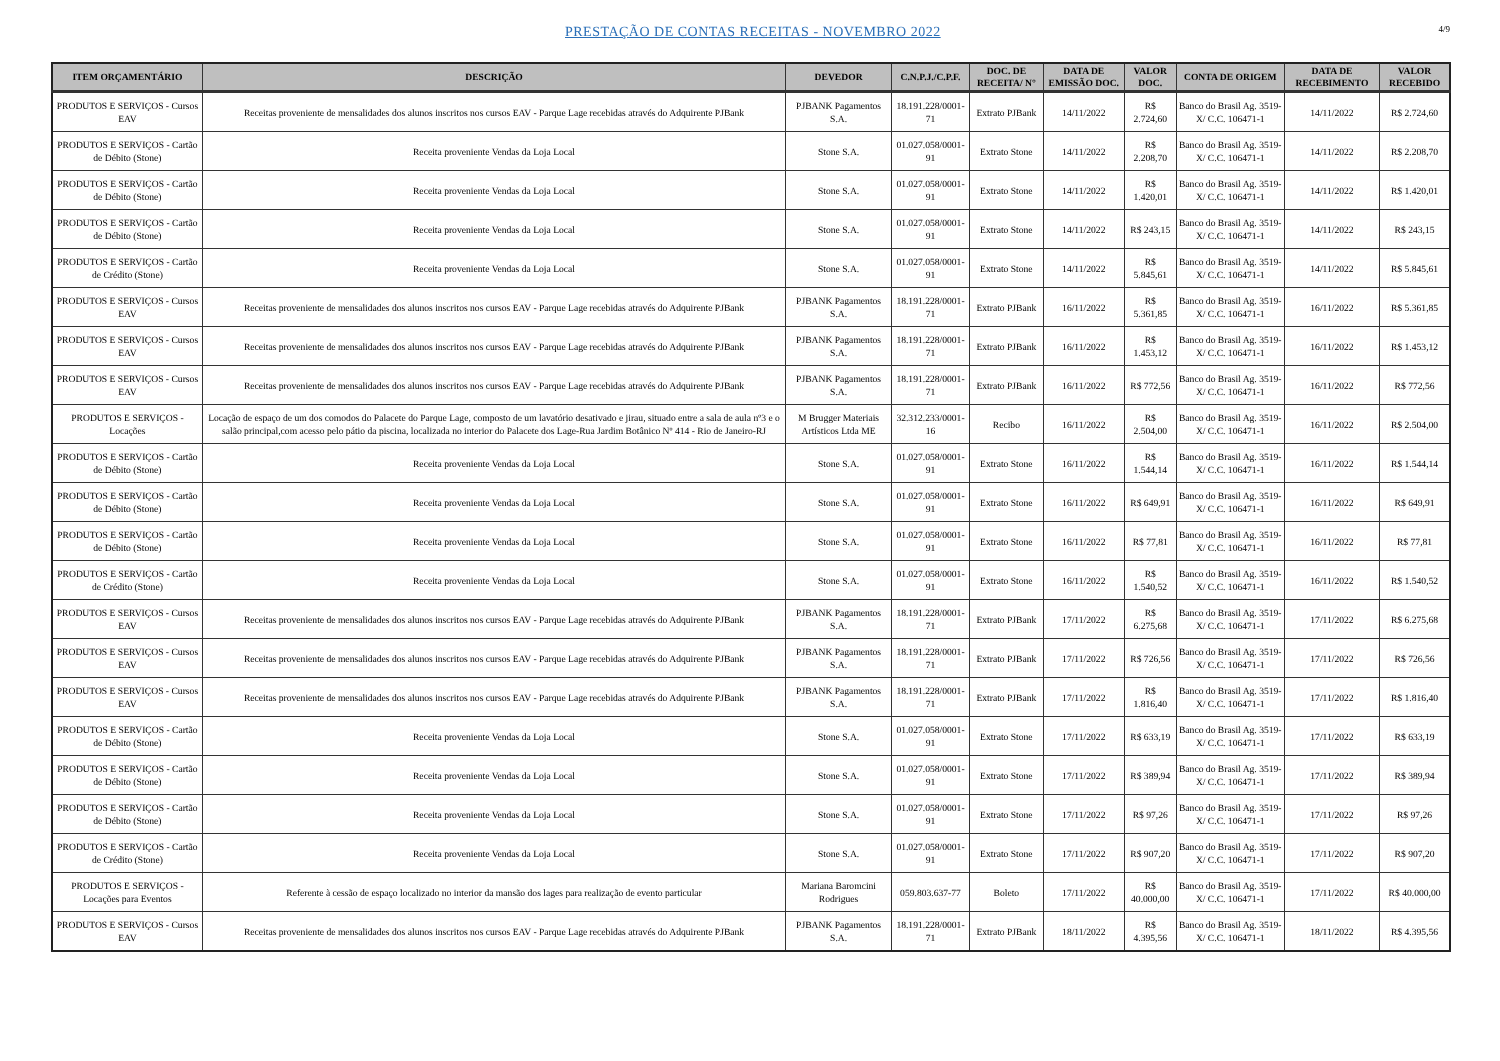PRESTAÇÃO DE CONTAS RECEITAS - NOVEMBRO 2022 4/9
| ITEM ORÇAMENTÁRIO | DESCRIÇÃO | DEVEDOR | C.N.P.J./C.P.F. | DOC. DE RECEITA/ N° | DATA DE EMISSÃO DOC. | VALOR DOC. | CONTA DE ORIGEM | DATA DE RECEBIMENTO | VALOR RECEBIDO |
| --- | --- | --- | --- | --- | --- | --- | --- | --- | --- |
| PRODUTOS E SERVIÇOS - Cursos EAV | Receitas proveniente de mensalidades dos alunos inscritos nos cursos EAV - Parque Lage recebidas através do Adquirente PJBank | PJBANK Pagamentos S.A. | 18.191.228/0001-71 | Extrato PJBank | 14/11/2022 | R$ 2.724,60 | Banco do Brasil Ag. 3519-X/ C.C. 106471-1 | 14/11/2022 | R$ 2.724,60 |
| PRODUTOS E SERVIÇOS - Cartão de Débito (Stone) | Receita proveniente Vendas da Loja Local | Stone S.A. | 01.027.058/0001-91 | Extrato Stone | 14/11/2022 | R$ 2.208,70 | Banco do Brasil Ag. 3519-X/ C.C. 106471-1 | 14/11/2022 | R$ 2.208,70 |
| PRODUTOS E SERVIÇOS - Cartão de Débito (Stone) | Receita proveniente Vendas da Loja Local | Stone S.A. | 01.027.058/0001-91 | Extrato Stone | 14/11/2022 | R$ 1.420,01 | Banco do Brasil Ag. 3519-X/ C.C. 106471-1 | 14/11/2022 | R$ 1.420,01 |
| PRODUTOS E SERVIÇOS - Cartão de Débito (Stone) | Receita proveniente Vendas da Loja Local | Stone S.A. | 01.027.058/0001-91 | Extrato Stone | 14/11/2022 | R$ 243,15 | Banco do Brasil Ag. 3519-X/ C.C. 106471-1 | 14/11/2022 | R$ 243,15 |
| PRODUTOS E SERVIÇOS - Cartão de Crédito (Stone) | Receita proveniente Vendas da Loja Local | Stone S.A. | 01.027.058/0001-91 | Extrato Stone | 14/11/2022 | R$ 5.845,61 | Banco do Brasil Ag. 3519-X/ C.C. 106471-1 | 14/11/2022 | R$ 5.845,61 |
| PRODUTOS E SERVIÇOS - Cursos EAV | Receitas proveniente de mensalidades dos alunos inscritos nos cursos EAV - Parque Lage recebidas através do Adquirente PJBank | PJBANK Pagamentos S.A. | 18.191.228/0001-71 | Extrato PJBank | 16/11/2022 | R$ 5.361,85 | Banco do Brasil Ag. 3519-X/ C.C. 106471-1 | 16/11/2022 | R$ 5.361,85 |
| PRODUTOS E SERVIÇOS - Cursos EAV | Receitas proveniente de mensalidades dos alunos inscritos nos cursos EAV - Parque Lage recebidas através do Adquirente PJBank | PJBANK Pagamentos S.A. | 18.191.228/0001-71 | Extrato PJBank | 16/11/2022 | R$ 1.453,12 | Banco do Brasil Ag. 3519-X/ C.C. 106471-1 | 16/11/2022 | R$ 1.453,12 |
| PRODUTOS E SERVIÇOS - Cursos EAV | Receitas proveniente de mensalidades dos alunos inscritos nos cursos EAV - Parque Lage recebidas através do Adquirente PJBank | PJBANK Pagamentos S.A. | 18.191.228/0001-71 | Extrato PJBank | 16/11/2022 | R$ 772,56 | Banco do Brasil Ag. 3519-X/ C.C. 106471-1 | 16/11/2022 | R$ 772,56 |
| PRODUTOS E SERVIÇOS - Locações | Locação de espaço de um dos comodos do Palacete do Parque Lage, composto de um lavatório desativado e jirau, situado entre a sala de aula nº3 e o salão principal,com acesso pelo pátio da piscina, localizada no interior do Palacete dos Lage-Rua Jardim Botânico Nº 414 - Rio de Janeiro-RJ | M Brugger Materiais Artísticos Ltda ME | 32.312.233/0001-16 | Recibo | 16/11/2022 | R$ 2.504,00 | Banco do Brasil Ag. 3519-X/ C.C. 106471-1 | 16/11/2022 | R$ 2.504,00 |
| PRODUTOS E SERVIÇOS - Cartão de Débito (Stone) | Receita proveniente Vendas da Loja Local | Stone S.A. | 01.027.058/0001-91 | Extrato Stone | 16/11/2022 | R$ 1.544,14 | Banco do Brasil Ag. 3519-X/ C.C. 106471-1 | 16/11/2022 | R$ 1.544,14 |
| PRODUTOS E SERVIÇOS - Cartão de Débito (Stone) | Receita proveniente Vendas da Loja Local | Stone S.A. | 01.027.058/0001-91 | Extrato Stone | 16/11/2022 | R$ 649,91 | Banco do Brasil Ag. 3519-X/ C.C. 106471-1 | 16/11/2022 | R$ 649,91 |
| PRODUTOS E SERVIÇOS - Cartão de Débito (Stone) | Receita proveniente Vendas da Loja Local | Stone S.A. | 01.027.058/0001-91 | Extrato Stone | 16/11/2022 | R$ 77,81 | Banco do Brasil Ag. 3519-X/ C.C. 106471-1 | 16/11/2022 | R$ 77,81 |
| PRODUTOS E SERVIÇOS - Cartão de Crédito (Stone) | Receita proveniente Vendas da Loja Local | Stone S.A. | 01.027.058/0001-91 | Extrato Stone | 16/11/2022 | R$ 1.540,52 | Banco do Brasil Ag. 3519-X/ C.C. 106471-1 | 16/11/2022 | R$ 1.540,52 |
| PRODUTOS E SERVIÇOS - Cursos EAV | Receitas proveniente de mensalidades dos alunos inscritos nos cursos EAV - Parque Lage recebidas através do Adquirente PJBank | PJBANK Pagamentos S.A. | 18.191.228/0001-71 | Extrato PJBank | 17/11/2022 | R$ 6.275,68 | Banco do Brasil Ag. 3519-X/ C.C. 106471-1 | 17/11/2022 | R$ 6.275,68 |
| PRODUTOS E SERVIÇOS - Cursos EAV | Receitas proveniente de mensalidades dos alunos inscritos nos cursos EAV - Parque Lage recebidas através do Adquirente PJBank | PJBANK Pagamentos S.A. | 18.191.228/0001-71 | Extrato PJBank | 17/11/2022 | R$ 726,56 | Banco do Brasil Ag. 3519-X/ C.C. 106471-1 | 17/11/2022 | R$ 726,56 |
| PRODUTOS E SERVIÇOS - Cursos EAV | Receitas proveniente de mensalidades dos alunos inscritos nos cursos EAV - Parque Lage recebidas através do Adquirente PJBank | PJBANK Pagamentos S.A. | 18.191.228/0001-71 | Extrato PJBank | 17/11/2022 | R$ 1.816,40 | Banco do Brasil Ag. 3519-X/ C.C. 106471-1 | 17/11/2022 | R$ 1.816,40 |
| PRODUTOS E SERVIÇOS - Cartão de Débito (Stone) | Receita proveniente Vendas da Loja Local | Stone S.A. | 01.027.058/0001-91 | Extrato Stone | 17/11/2022 | R$ 633,19 | Banco do Brasil Ag. 3519-X/ C.C. 106471-1 | 17/11/2022 | R$ 633,19 |
| PRODUTOS E SERVIÇOS - Cartão de Débito (Stone) | Receita proveniente Vendas da Loja Local | Stone S.A. | 01.027.058/0001-91 | Extrato Stone | 17/11/2022 | R$ 389,94 | Banco do Brasil Ag. 3519-X/ C.C. 106471-1 | 17/11/2022 | R$ 389,94 |
| PRODUTOS E SERVIÇOS - Cartão de Débito (Stone) | Receita proveniente Vendas da Loja Local | Stone S.A. | 01.027.058/0001-91 | Extrato Stone | 17/11/2022 | R$ 97,26 | Banco do Brasil Ag. 3519-X/ C.C. 106471-1 | 17/11/2022 | R$ 97,26 |
| PRODUTOS E SERVIÇOS - Cartão de Crédito (Stone) | Receita proveniente Vendas da Loja Local | Stone S.A. | 01.027.058/0001-91 | Extrato Stone | 17/11/2022 | R$ 907,20 | Banco do Brasil Ag. 3519-X/ C.C. 106471-1 | 17/11/2022 | R$ 907,20 |
| PRODUTOS E SERVIÇOS - Locações para Eventos | Referente à cessão de espaço localizado no interior da mansão dos lages para realização de evento particular | Mariana Baromcini Rodrigues | 059.803.637-77 | Boleto | 17/11/2022 | R$ 40.000,00 | Banco do Brasil Ag. 3519-X/ C.C. 106471-1 | 17/11/2022 | R$ 40.000,00 |
| PRODUTOS E SERVIÇOS - Cursos EAV | Receitas proveniente de mensalidades dos alunos inscritos nos cursos EAV - Parque Lage recebidas através do Adquirente PJBank | PJBANK Pagamentos S.A. | 18.191.228/0001-71 | Extrato PJBank | 18/11/2022 | R$ 4.395,56 | Banco do Brasil Ag. 3519-X/ C.C. 106471-1 | 18/11/2022 | R$ 4.395,56 |